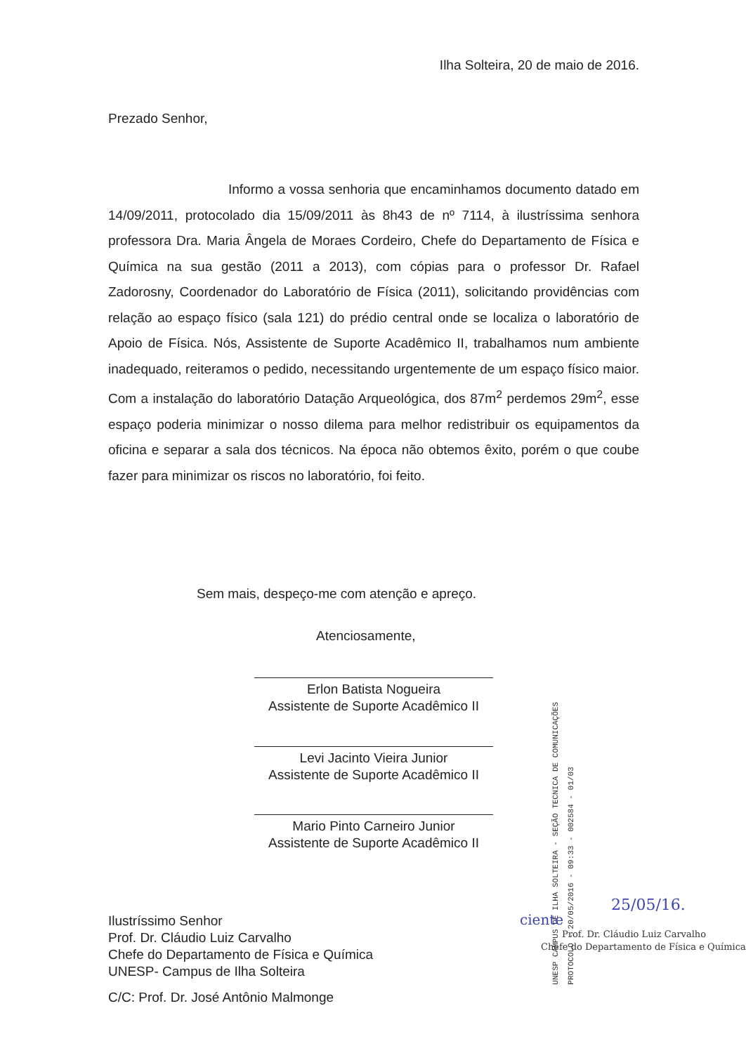Ilha Solteira, 20 de maio de 2016.
Prezado Senhor,
         Informo a vossa senhoria que encaminhamos documento datado em 14/09/2011, protocolado dia 15/09/2011 às 8h43 de nº 7114, à ilustríssima senhora professora Dra. Maria Ângela de Moraes Cordeiro, Chefe do Departamento de Física e Química na sua gestão (2011 a 2013), com cópias para o professor Dr. Rafael Zadorosny, Coordenador do Laboratório de Física (2011), solicitando providências com relação ao espaço físico (sala 121) do prédio central onde se localiza o laboratório de Apoio de Física. Nós, Assistente de Suporte Acadêmico II, trabalhamos num ambiente inadequado, reiteramos o pedido, necessitando urgentemente de um espaço físico maior. Com a instalação do laboratório Datação Arqueológica, dos 87m<sup>2</sup> perdemos 29m<sup>2</sup>, esse espaço poderia minimizar o nosso dilema para melhor redistribuir os equipamentos da oficina e separar a sala dos técnicos. Na época não obtemos êxito, porém o que coube fazer para minimizar os riscos no laboratório, foi feito.
Sem mais, despeço-me com atenção e apreço.
Atenciosamente,
Erlon Batista Nogueira
Assistente de Suporte Acadêmico II
Levi Jacinto Vieira Junior
Assistente de Suporte Acadêmico II
Mario Pinto Carneiro Junior
Assistente de Suporte Acadêmico II
UNESP CAMPUS DE ILHA SOLTEIRA - SEÇÃO TECNICA DE COMUNICAÇÕES
PROTOCOLO - 20/05/2016 - 09:33 - 002584 - 01/03
Ilustríssimo Senhor
Prof. Dr. Cláudio Luiz Carvalho
Chefe do Departamento de Física e Química
UNESP- Campus de Ilha Solteira
C/C: Prof. Dr. José Antônio Malmonge
25/05/16.
ciente
Prof. Dr. Cláudio Luiz Carvalho
Chefe do Departamento de Física e Química